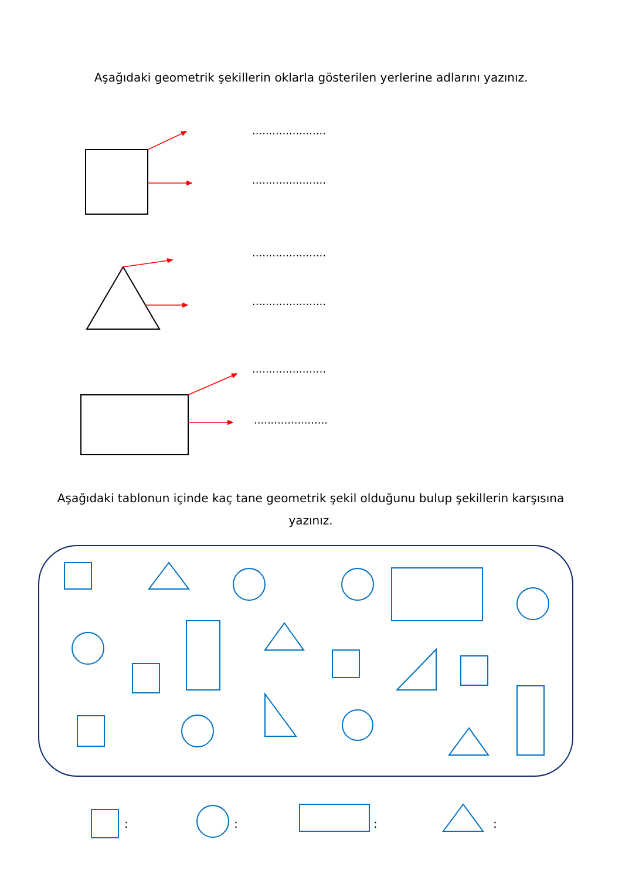Aşağıdaki geometrik şekillerin oklarla gösterilen yerlerine adlarını yazınız.
......................
......................
......................
......................
......................
......................
Aşağıdaki tablonun içinde kaç tane geometrik şekil olduğunu bulup şekillerin karşısına yazınız.
: : : :